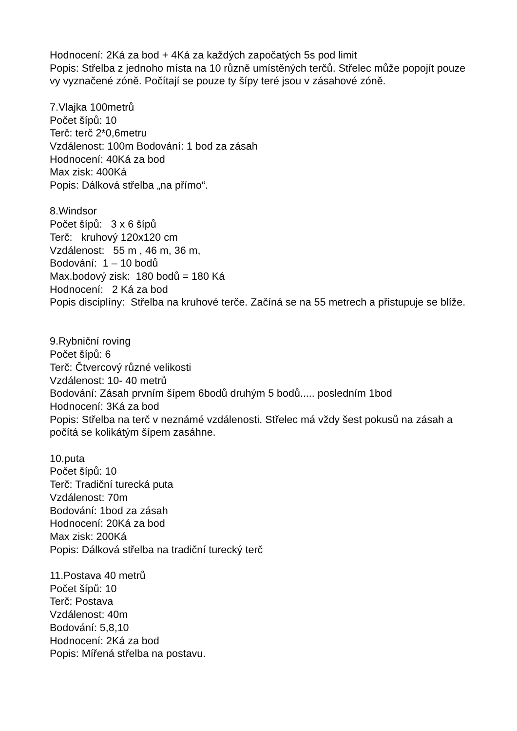Hodnocení: 2Ká za bod + 4Ká za každých započatých 5s pod limit
Popis: Střelba z jednoho místa na 10 různě umístěných terčů. Střelec může popojít pouze vy vyznačené zóně. Počítají se pouze ty šípy teré jsou v zásahové zóně.
7.Vlajka 100metrů
Počet šípů: 10
Terč: terč 2*0,6metru
Vzdálenost: 100m Bodování: 1 bod za zásah
Hodnocení: 40Ká za bod
Max zisk: 400Ká
Popis: Dálková střelba „na přímo“.
8.Windsor
Počet šípů: 3 x 6 šípů
Terč: kruhový 120x120 cm
Vzdálenost: 55 m , 46 m, 36 m,
Bodování: 1 – 10 bodů
Max.bodový zisk: 180 bodů = 180 Ká
Hodnocení: 2 Ká za bod
Popis disciplíny: Střelba na kruhové terče. Začíná se na 55 metrech a přistupuje se blíže.
9.Rybniční roving
Počet šípů: 6
Terč: Čtvercový různé velikosti
Vzdálenost: 10- 40 metrů
Bodování: Zásah prvním šípem 6bodů druhým 5 bodů..... posledním 1bod
Hodnocení: 3Ká za bod
Popis: Střelba na terč v neznámé vzdálenosti. Střelec má vždy šest pokusů na zásah a počítá se kolikátým šípem zasáhne.
10.puta
Počet šípů: 10
Terč: Tradiční turecká puta
Vzdálenost: 70m
Bodování: 1bod za zásah
Hodnocení: 20Ká za bod
Max zisk: 200Ká
Popis: Dálková střelba na tradiční turecký terč
11.Postava 40 metrů
Počet šípů: 10
Terč: Postava
Vzdálenost: 40m
Bodování: 5,8,10
Hodnocení: 2Ká za bod
Popis: Mířená střelba na postavu.